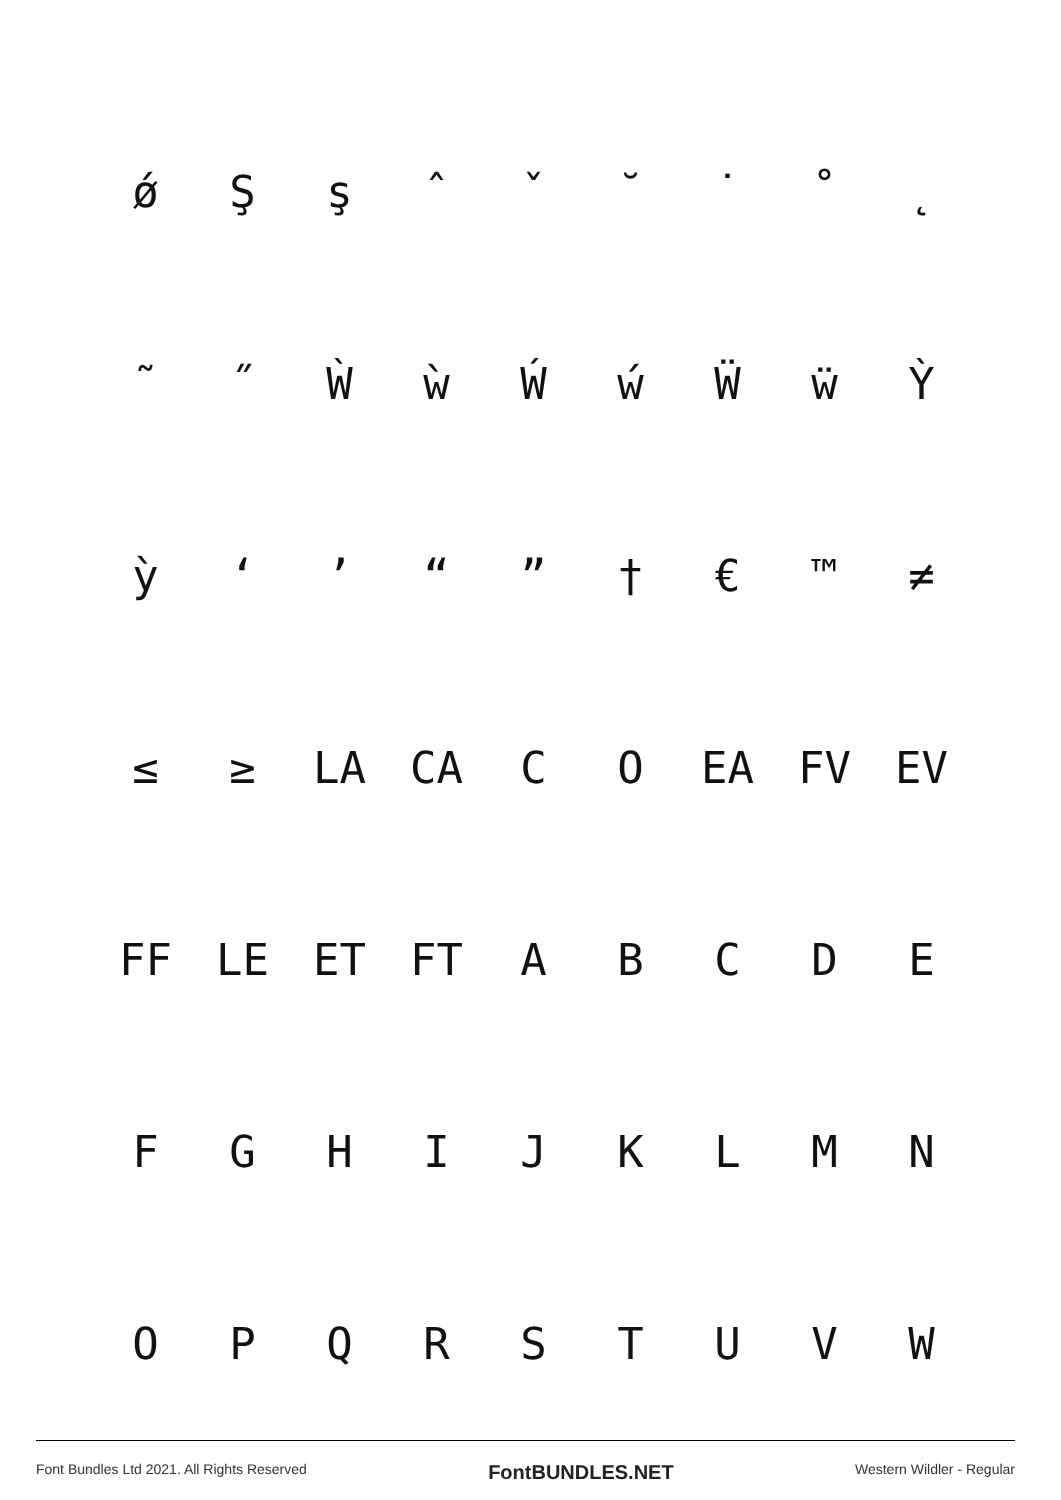| ǿ | Ş | ş | ˆ | ˇ | ˘ | ˙ | ˚ | ˛ |
| ˜ | ˝ | Ẁ | ẁ | Ẃ | ẃ | Ẅ | ẅ | Ỳ |
| ỳ | ‘ | ’ | “ | ” | † | € | ™ | ≠ |
| ≤ | ≥ | LA | CA | C | O | EA | FV | EV |
| FF | LE | ET | FT | A | B | C | D | E |
| F | G | H | I | J | K | L | M | N |
| O | P | Q | R | S | T | U | V | W |
Font Bundles Ltd 2021. All Rights Reserved FontBUNDLES.NET Western Wildler - Regular